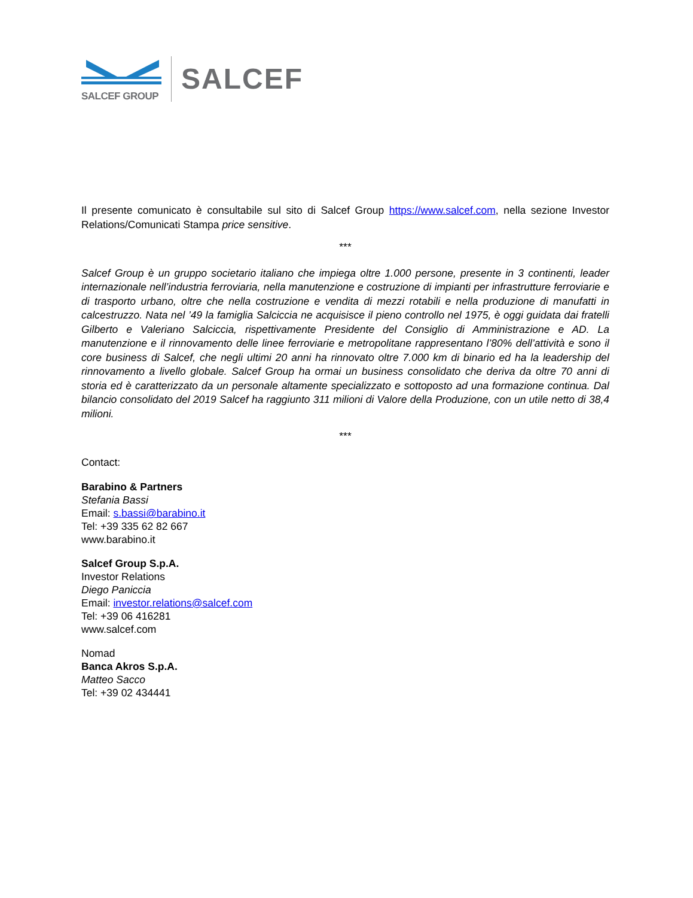SALCEF GROUP
SALCEF
Il presente comunicato è consultabile sul sito di Salcef Group https://www.salcef.com, nella sezione Investor Relations/Comunicati Stampa price sensitive.
***
Salcef Group è un gruppo societario italiano che impiega oltre 1.000 persone, presente in 3 continenti, leader internazionale nell’industria ferroviaria, nella manutenzione e costruzione di impianti per infrastrutture ferroviarie e di trasporto urbano, oltre che nella costruzione e vendita di mezzi rotabili e nella produzione di manufatti in calcestruzzo. Nata nel ’49 la famiglia Salciccia ne acquisisce il pieno controllo nel 1975, è oggi guidata dai fratelli Gilberto e Valeriano Salciccia, rispettivamente Presidente del Consiglio di Amministrazione e AD. La manutenzione e il rinnovamento delle linee ferroviarie e metropolitane rappresentano l’80% dell’attività e sono il core business di Salcef, che negli ultimi 20 anni ha rinnovato oltre 7.000 km di binario ed ha la leadership del rinnovamento a livello globale. Salcef Group ha ormai un business consolidato che deriva da oltre 70 anni di storia ed è caratterizzato da un personale altamente specializzato e sottoposto ad una formazione continua. Dal bilancio consolidato del 2019 Salcef ha raggiunto 311 milioni di Valore della Produzione, con un utile netto di 38,4 milioni.
***
Contact:
Barabino & Partners
Stefania Bassi
Email: s.bassi@barabino.it
Tel: +39 335 62 82 667
www.barabino.it
Salcef Group S.p.A.
Investor Relations
Diego Paniccia
Email: investor.relations@salcef.com
Tel: +39 06 416281
www.salcef.com
Nomad
Banca Akros S.p.A.
Matteo Sacco
Tel: +39 02 434441